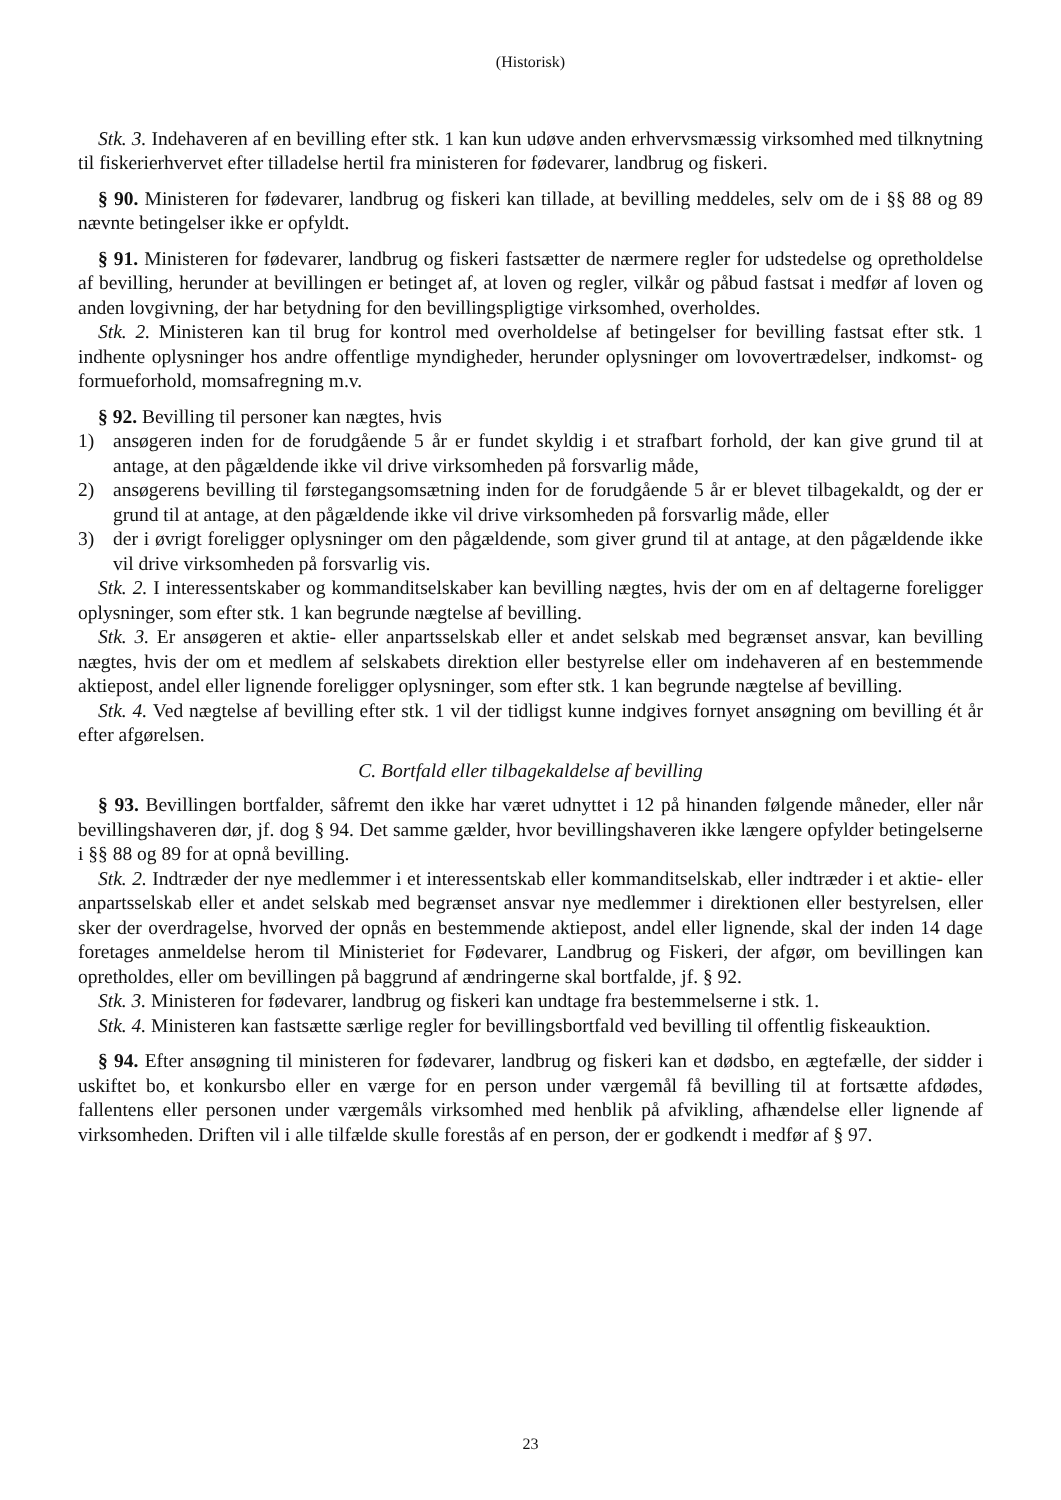(Historisk)
Stk. 3. Indehaveren af en bevilling efter stk. 1 kan kun udøve anden erhvervsmæssig virksomhed med tilknytning til fiskerierhvervet efter tilladelse hertil fra ministeren for fødevarer, landbrug og fiskeri.
§ 90. Ministeren for fødevarer, landbrug og fiskeri kan tillade, at bevilling meddeles, selv om de i §§ 88 og 89 nævnte betingelser ikke er opfyldt.
§ 91. Ministeren for fødevarer, landbrug og fiskeri fastsætter de nærmere regler for udstedelse og opretholdelse af bevilling, herunder at bevillingen er betinget af, at loven og regler, vilkår og påbud fastsat i medfør af loven og anden lovgivning, der har betydning for den bevillingspligtige virksomhed, overholdes.
Stk. 2. Ministeren kan til brug for kontrol med overholdelse af betingelser for bevilling fastsat efter stk. 1 indhente oplysninger hos andre offentlige myndigheder, herunder oplysninger om lovovertrædelser, indkomst- og formueforhold, momsafregning m.v.
§ 92. Bevilling til personer kan nægtes, hvis
1) ansøgeren inden for de forudgående 5 år er fundet skyldig i et strafbart forhold, der kan give grund til at antage, at den pågældende ikke vil drive virksomheden på forsvarlig måde,
2) ansøgerens bevilling til førstegangsomsætning inden for de forudgående 5 år er blevet tilbagekaldt, og der er grund til at antage, at den pågældende ikke vil drive virksomheden på forsvarlig måde, eller
3) der i øvrigt foreligger oplysninger om den pågældende, som giver grund til at antage, at den pågældende ikke vil drive virksomheden på forsvarlig vis.
Stk. 2. I interessentskaber og kommanditselskaber kan bevilling nægtes, hvis der om en af deltagerne foreligger oplysninger, som efter stk. 1 kan begrunde nægtelse af bevilling.
Stk. 3. Er ansøgeren et aktie- eller anpartsselskab eller et andet selskab med begrænset ansvar, kan bevilling nægtes, hvis der om et medlem af selskabets direktion eller bestyrelse eller om indehaveren af en bestemmende aktiepost, andel eller lignende foreligger oplysninger, som efter stk. 1 kan begrunde nægtelse af bevilling.
Stk. 4. Ved nægtelse af bevilling efter stk. 1 vil der tidligst kunne indgives fornyet ansøgning om bevilling ét år efter afgørelsen.
C. Bortfald eller tilbagekaldelse af bevilling
§ 93. Bevillingen bortfalder, såfremt den ikke har været udnyttet i 12 på hinanden følgende måneder, eller når bevillingshaveren dør, jf. dog § 94. Det samme gælder, hvor bevillingshaveren ikke længere opfylder betingelserne i §§ 88 og 89 for at opnå bevilling.
Stk. 2. Indtræder der nye medlemmer i et interessentskab eller kommanditselskab, eller indtræder i et aktie- eller anpartsselskab eller et andet selskab med begrænset ansvar nye medlemmer i direktionen eller bestyrelsen, eller sker der overdragelse, hvorved der opnås en bestemmende aktiepost, andel eller lignende, skal der inden 14 dage foretages anmeldelse herom til Ministeriet for Fødevarer, Landbrug og Fiskeri, der afgør, om bevillingen kan opretholdes, eller om bevillingen på baggrund af ændringerne skal bortfalde, jf. § 92.
Stk. 3. Ministeren for fødevarer, landbrug og fiskeri kan undtage fra bestemmelserne i stk. 1.
Stk. 4. Ministeren kan fastsætte særlige regler for bevillingsbortfald ved bevilling til offentlig fiskeauktion.
§ 94. Efter ansøgning til ministeren for fødevarer, landbrug og fiskeri kan et dødsbo, en ægtefælle, der sidder i uskiftet bo, et konkursbo eller en værge for en person under værgemål få bevilling til at fortsætte afdødes, fallentens eller personen under værgemåls virksomhed med henblik på afvikling, afhændelse eller lignende af virksomheden. Driften vil i alle tilfælde skulle forestås af en person, der er godkendt i medfør af § 97.
23